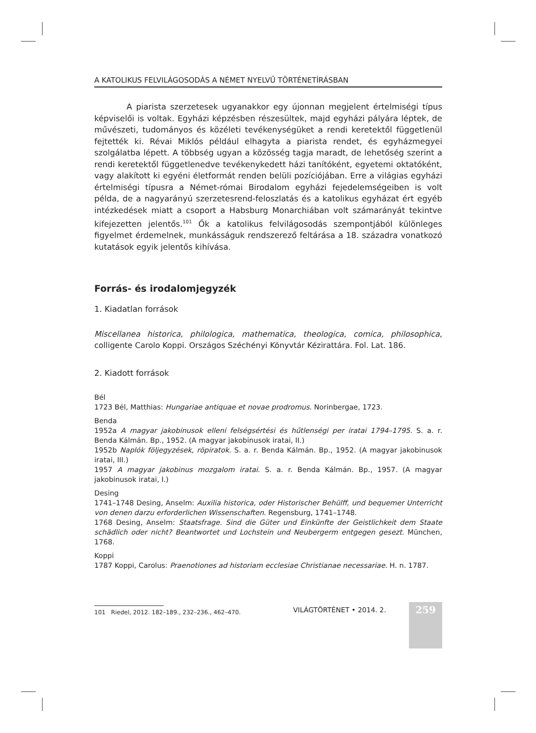A KATOLIKUS FELVILÁGOSODÁS A NÉMET NYELVŰ TÖRTÉNETÍRÁSBAN
A piarista szerzetesek ugyanakkor egy újonnan megjelent értelmiségi típus képviselői is voltak. Egyházi képzésben részesültek, majd egyházi pályára léptek, de művészeti, tudományos és közéleti tevékenységüket a rendi keretektől függetlenül fejtették ki. Révai Miklós például elhagyta a piarista rendet, és egyházmegyei szolgálatba lépett. A többség ugyan a közösség tagja maradt, de lehetőség szerint a rendi keretektől függetlenedve tevékenykedett házi tanítóként, egyetemi oktatóként, vagy alakított ki egyéni életformát renden belüli pozíciójában. Erre a világias egyházi értelmiségi típusra a Német-római Birodalom egyházi fejedelemségeiben is volt példa, de a nagyarányú szerzetesrend-feloszlatás és a katolikus egyházat ért egyéb intézkedések miatt a csoport a Habsburg Monarchiában volt számarányát tekintve kifejezetten jelentős.<sup>101</sup> Ők a katolikus felvilágosodás szempontjából különleges figyelmet érdemelnek, munkásságuk rendszerező feltárása a 18. századra vonatkozó kutatások egyik jelentős kihívása.
Forrás- és irodalomjegyzék
1. Kiadatlan források
Miscellanea historica, philologica, mathematica, theologica, comica, philosophica, colligente Carolo Koppi. Országos Széchényi Könyvtár Kézirattára. Fol. Lat. 186.
2. Kiadott források
Bél
1723 Bél, Matthias: Hungariae antiquae et novae prodromus. Norinbergae, 1723.
Benda
1952a A magyar jakobinusok elleni felségsértési és hűtlenségi per iratai 1794–1795. S. a. r. Benda Kálmán. Bp., 1952. (A magyar jakobinusok iratai, II.)
1952b Naplók följegyzések, röpiratok. S. a. r. Benda Kálmán. Bp., 1952. (A magyar jakobinusok iratai, III.)
1957 A magyar jakobinus mozgalom iratai. S. a. r. Benda Kálmán. Bp., 1957. (A magyar jakobinusok iratai, I.)
Desing
1741–1748 Desing, Anselm: Auxilia historica, oder Historischer Behülff, und bequemer Unterricht von denen darzu erforderlichen Wissenschaften. Regensburg, 1741–1748.
1768 Desing, Anselm: Staatsfrage. Sind die Güter und Einkünfte der Geistlichkeit dem Staate schädlich oder nicht? Beantwortet und Lochstein und Neubergerm entgegen gesezt. München, 1768.
Koppi
1787 Koppi, Carolus: Praenotiones ad historiam ecclesiae Christianae necessariae. H. n. 1787.
101 Riedel, 2012. 182–189., 232–236., 462–470.
VILÁGTÖRTÉNET • 2014. 2. 259